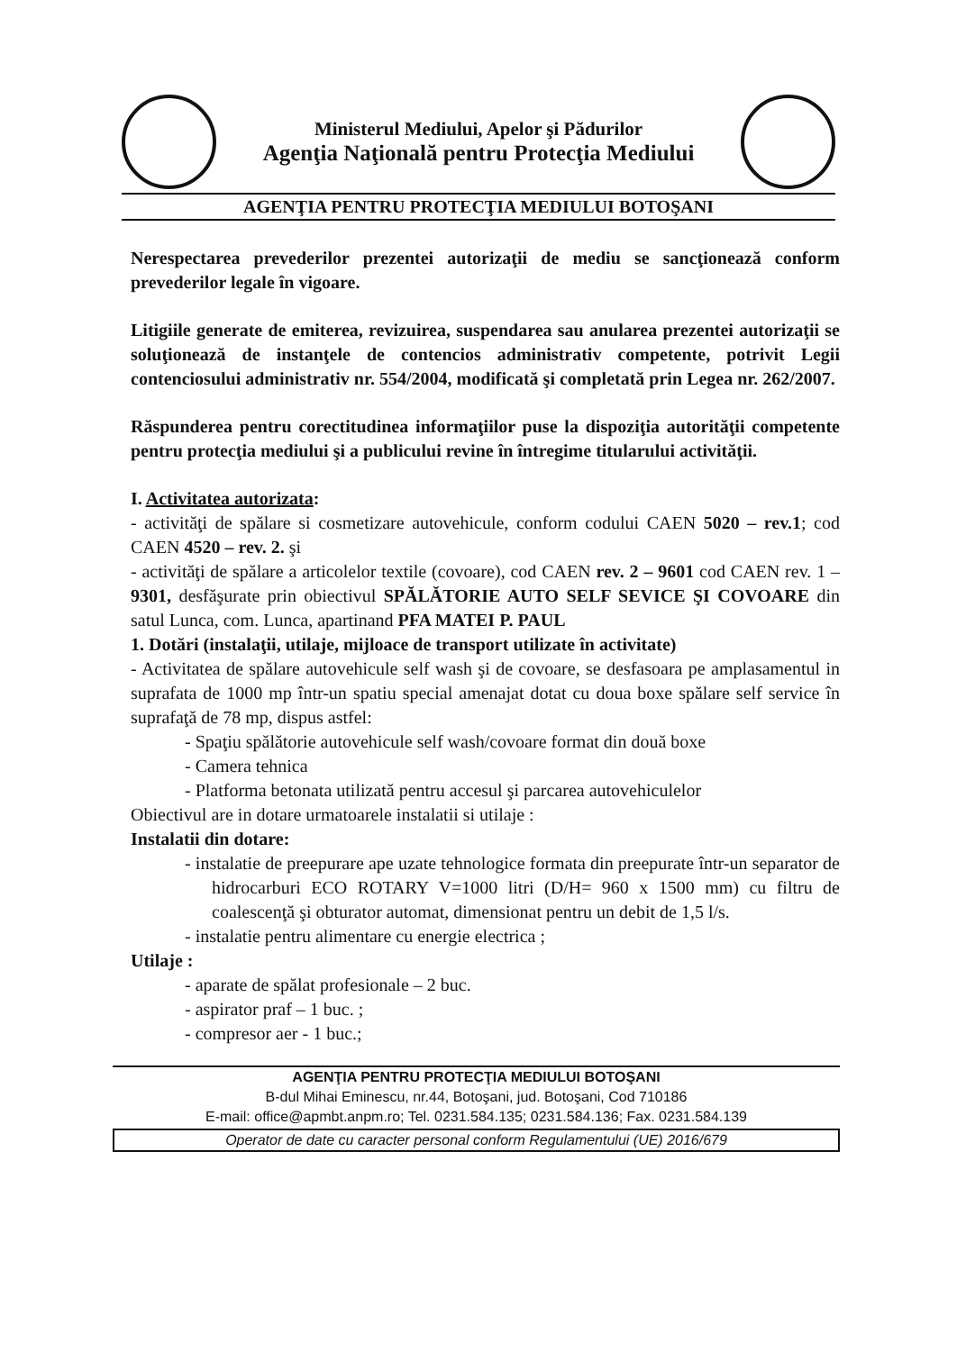Ministerul Mediului, Apelor şi Pădurilor
Agenţia Naţională pentru Protecţia Mediului
AGENŢIA PENTRU PROTECŢIA MEDIULUI BOTOŞANI
Nerespectarea prevederilor prezentei autorizaţii de mediu se sancţionează conform prevederilor legale în vigoare.
Litigiile generate de emiterea, revizuirea, suspendarea sau anularea prezentei autorizaţii se soluţionează de instanţele de contencios administrativ competente, potrivit Legii contenciosului administrativ nr. 554/2004, modificată şi completată prin Legea nr. 262/2007.
Răspunderea pentru corectitudinea informaţiilor puse la dispoziţia autorităţii competente pentru protecţia mediului şi a publicului revine în întregime titularului activităţii.
I. Activitatea autorizata:
- activităţi de spălare si cosmetizare autovehicule, conform codului CAEN 5020 – rev.1; cod CAEN 4520 – rev. 2. şi
- activităţi de spălare a articolelor textile (covoare), cod CAEN rev. 2 – 9601 cod CAEN rev. 1 – 9301, desfăşurate prin obiectivul SPĂLĂTORIE AUTO SELF SEVICE ŞI COVOARE din satul Lunca, com. Lunca, apartinand PFA MATEI P. PAUL
1. Dotări (instalaţii, utilaje, mijloace de transport utilizate în activitate)
- Activitatea de spălare autovehicule self wash şi de covoare, se desfasoara pe amplasamentul in suprafata de 1000 mp într-un spatiu special amenajat dotat cu doua boxe spălare self service în suprafaţă de 78 mp, dispus astfel:
- Spaţiu spălătorie autovehicule self wash/covoare format din două boxe
- Camera tehnica
- Platforma betonata utilizată pentru accesul şi parcarea autovehiculelor
Obiectivul are in dotare urmatoarele instalatii si utilaje :
Instalatii din dotare:
- instalatie de preepurare ape uzate tehnologice formata din preepurate într-un separator de hidrocarburi ECO ROTARY V=1000 litri (D/H= 960 x 1500 mm) cu filtru de coalescenţă şi obturator automat, dimensionat pentru un debit de 1,5 l/s.
- instalatie pentru alimentare cu energie electrica ;
Utilaje :
- aparate de spălat profesionale – 2 buc.
- aspirator praf – 1 buc. ;
- compresor aer - 1 buc.;
AGENŢIA PENTRU PROTECŢIA MEDIULUI BOTOŞANI
B-dul Mihai Eminescu, nr.44, Botoşani, jud. Botoşani, Cod 710186
E-mail: office@apmbt.anpm.ro; Tel. 0231.584.135; 0231.584.136; Fax. 0231.584.139
Operator de date cu caracter personal conform Regulamentului (UE) 2016/679